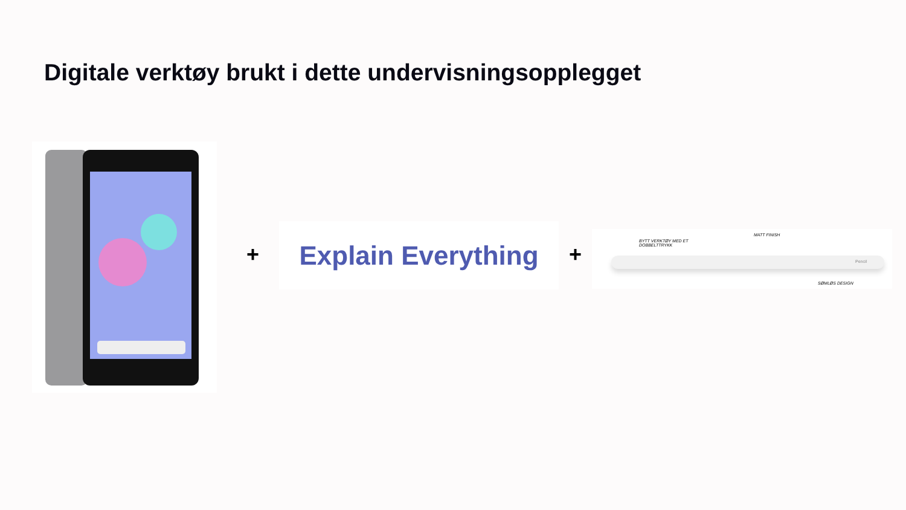Digitale verktøy brukt i dette undervisningsopplegget
+
Explain Everything
+
BYTT VERKTØY MED ET
DOBBELTTRYKK
MATT FINISH
Pencil
SØMLØS DESIGN